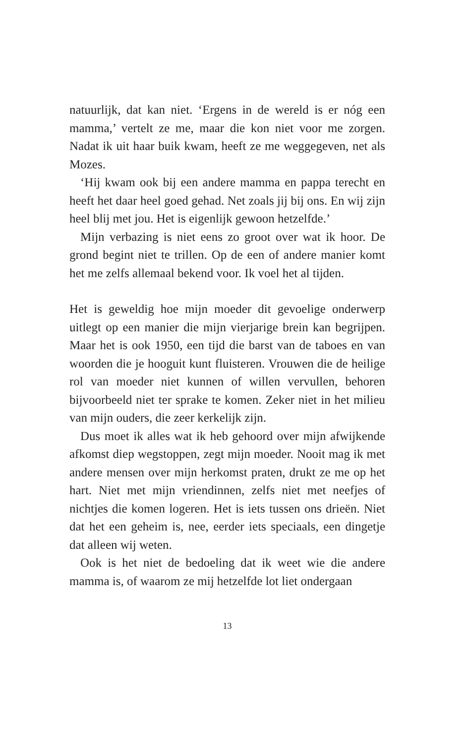natuurlijk, dat kan niet. ‘Ergens in de wereld is er nóg een mamma,’ vertelt ze me, maar die kon niet voor me zorgen. Nadat ik uit haar buik kwam, heeft ze me weggegeven, net als Mozes.
‘Hij kwam ook bij een andere mamma en pappa terecht en heeft het daar heel goed gehad. Net zoals jij bij ons. En wij zijn heel blij met jou. Het is eigenlijk gewoon hetzelf­de.’
Mijn verbazing is niet eens zo groot over wat ik hoor. De grond begint niet te trillen. Op de een of andere ma­nier komt het me zelfs allemaal bekend voor. Ik voel het al tijden.
Het is geweldig hoe mijn moeder dit gevoelige onderwerp uitlegt op een manier die mijn vierjarige brein kan begrij­pen. Maar het is ook 1950, een tijd die barst van de taboes en van woorden die je hooguit kunt fluisteren. Vrouwen die de heilige rol van moeder niet kunnen of willen ver­vullen, behoren bijvoorbeeld niet ter sprake te komen. Ze­ker niet in het milieu van mijn ouders, die zeer kerkelijk zijn.
Dus moet ik alles wat ik heb gehoord over mijn afwij­kende afkomst diep wegstoppen, zegt mijn moeder. Nooit mag ik met andere mensen over mijn herkomst praten, drukt ze me op het hart. Niet met mijn vriendinnen, zelfs niet met neefjes of nichtjes die komen logeren. Het is iets tussen ons drieën. Niet dat het een geheim is, nee, eerder iets speciaals, een dingetje dat alleen wij weten.
Ook is het niet de bedoeling dat ik weet wie die andere mamma is, of waarom ze mij hetzelfde lot liet ondergaan
13